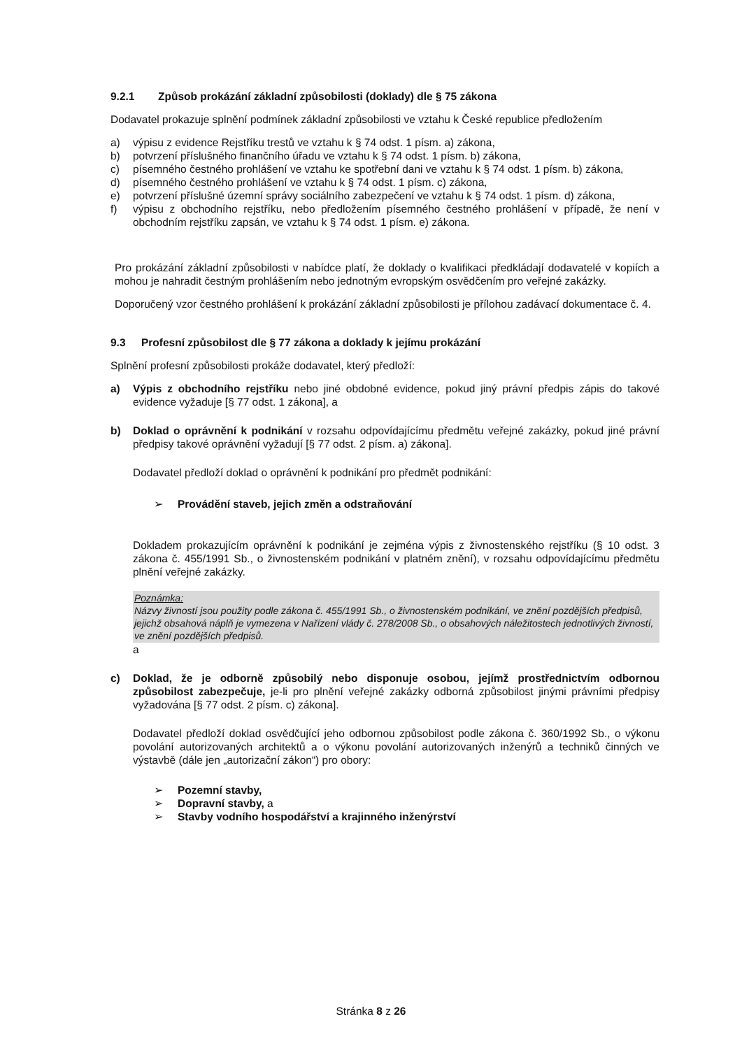9.2.1 Způsob prokázání základní způsobilosti (doklady) dle § 75 zákona
Dodavatel prokazuje splnění podmínek základní způsobilosti ve vztahu k České republice předložením
a) výpisu z evidence Rejstříku trestů ve vztahu k § 74 odst. 1 písm. a) zákona,
b) potvrzení příslušného finančního úřadu ve vztahu k § 74 odst. 1 písm. b) zákona,
c) písemného čestného prohlášení ve vztahu ke spotřební dani ve vztahu k § 74 odst. 1 písm. b) zákona,
d) písemného čestného prohlášení ve vztahu k § 74 odst. 1 písm. c) zákona,
e) potvrzení příslušné územní správy sociálního zabezpečení ve vztahu k § 74 odst. 1 písm. d) zákona,
f) výpisu z obchodního rejstříku, nebo předložením písemného čestného prohlášení v případě, že není v obchodním rejstříku zapsán, ve vztahu k § 74 odst. 1 písm. e) zákona.
Pro prokázání základní způsobilosti v nabídce platí, že doklady o kvalifikaci předkládají dodavatelé v kopiích a mohou je nahradit čestným prohlášením nebo jednotným evropským osvědčením pro veřejné zakázky.
Doporučený vzor čestného prohlášení k prokázání základní způsobilosti je přílohou zadávací dokumentace č. 4.
9.3 Profesní způsobilost dle § 77 zákona a doklady k jejímu prokázání
Splnění profesní způsobilosti prokáže dodavatel, který předloží:
a) Výpis z obchodního rejstříku nebo jiné obdobné evidence, pokud jiný právní předpis zápis do takové evidence vyžaduje [§ 77 odst. 1 zákona], a
b) Doklad o oprávnění k podnikání v rozsahu odpovídajícímu předmětu veřejné zakázky, pokud jiné právní předpisy takové oprávnění vyžadují [§ 77 odst. 2 písm. a) zákona].
Dodavatel předloží doklad o oprávnění k podnikání pro předmět podnikání:
➢ Provádění staveb, jejich změn a odstraňování
Dokladem prokazujícím oprávnění k podnikání je zejména výpis z živnostenského rejstříku (§ 10 odst. 3 zákona č. 455/1991 Sb., o živnostenském podnikání v platném znění), v rozsahu odpovídajícímu předmětu plnění veřejné zakázky.
Poznámka:
Názvy živností jsou použity podle zákona č. 455/1991 Sb., o živnostenském podnikání, ve znění pozdějších předpisů, jejichž obsahová náplň je vymezena v Nařízení vlády č. 278/2008 Sb., o obsahových náležitostech jednotlivých živností, ve znění pozdějších předpisů.
a
c) Doklad, že je odborně způsobilý nebo disponuje osobou, jejímž prostřednictvím odbornou způsobilost zabezpečuje, je-li pro plnění veřejné zakázky odborná způsobilost jinými právními předpisy vyžadována [§ 77 odst. 2 písm. c) zákona].
Dodavatel předloží doklad osvědčující jeho odbornou způsobilost podle zákona č. 360/1992 Sb., o výkonu povolání autorizovaných architektů a o výkonu povolání autorizovaných inženýrů a techniků činných ve výstavbě (dále jen „autorizační zákon“) pro obory:
➢ Pozemní stavby,
➢ Dopravní stavby, a
➢ Stavby vodního hospodářství a krajinného inženýrství
Stránka 8 z 26